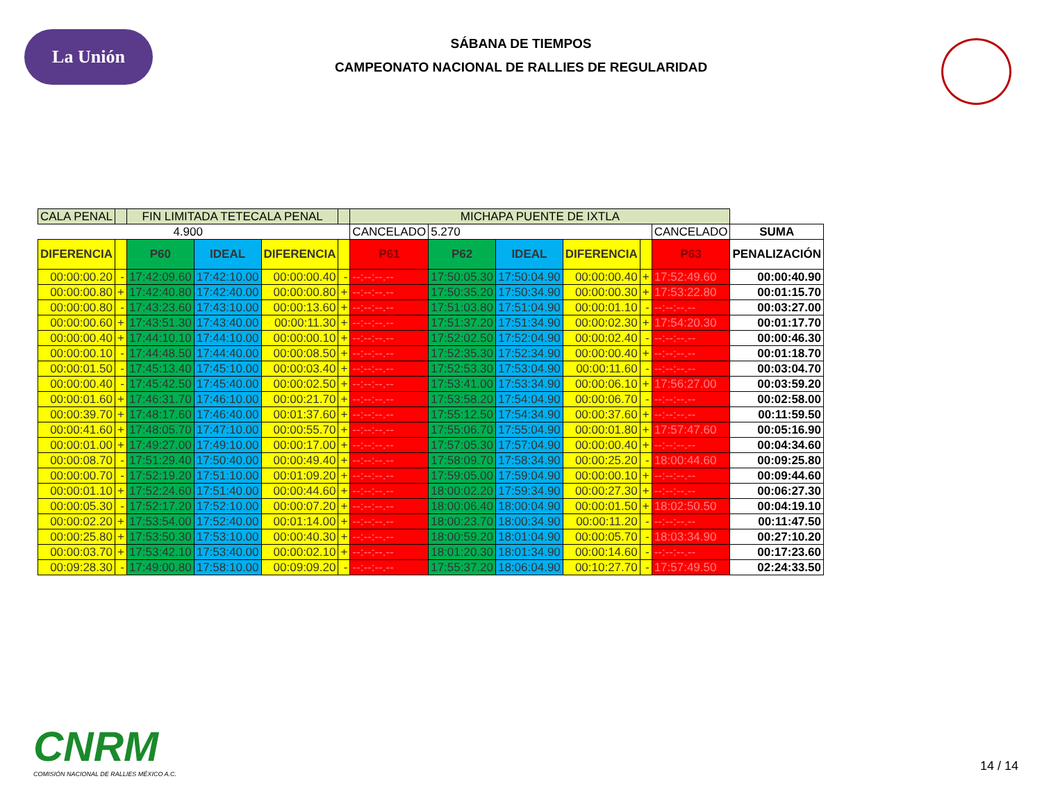La Unión
SÁBANA DE TIEMPOS
CAMPEONATO NACIONAL DE RALLIES DE REGULARIDAD
| CALA PENAL | | FIN LIMITADA TETECALA PENAL | | | | MICHAPA PUENTE DE IXTLA | | | | | | |
| 4.900 | | | | | | CANCELADO | 5.270 | | | | CANCELADO | SUMA |
| DIFERENCIA | | P60 | IDEAL | DIFERENCIA | | P61 | P62 | IDEAL | DIFERENCIA | | P63 | PENALIZACIÓN |
| 00:00:00.20 | - | 17:42:09.60 | 17:42:10.00 | 00:00:00.40 | - | --:--:--.-- | 17:50:05.30 | 17:50:04.90 | 00:00:00.40 | + | 17:52:49.60 | 00:00:40.90 |
| 00:00:00.80 | + | 17:42:40.80 | 17:42:40.00 | 00:00:00.80 | + | --:--:--.-- | 17:50:35.20 | 17:50:34.90 | 00:00:00.30 | + | 17:53:22.80 | 00:01:15.70 |
| 00:00:00.80 | - | 17:43:23.60 | 17:43:10.00 | 00:00:13.60 | + | --:--:--.-- | 17:51:03.80 | 17:51:04.90 | 00:00:01.10 | - | --:--:--.-- | 00:03:27.00 |
| 00:00:00.60 | + | 17:43:51.30 | 17:43:40.00 | 00:00:11.30 | + | --:--:--.-- | 17:51:37.20 | 17:51:34.90 | 00:00:02.30 | + | 17:54:20.30 | 00:01:17.70 |
| 00:00:00.40 | + | 17:44:10.10 | 17:44:10.00 | 00:00:00.10 | + | --:--:--.-- | 17:52:02.50 | 17:52:04.90 | 00:00:02.40 | - | --:--:--.-- | 00:00:46.30 |
| 00:00:00.10 | - | 17:44:48.50 | 17:44:40.00 | 00:00:08.50 | + | --:--:--.-- | 17:52:35.30 | 17:52:34.90 | 00:00:00.40 | + | --:--:--.-- | 00:01:18.70 |
| 00:00:01.50 | - | 17:45:13.40 | 17:45:10.00 | 00:00:03.40 | + | --:--:--.-- | 17:52:53.30 | 17:53:04.90 | 00:00:11.60 | - | --:--:--.-- | 00:03:04.70 |
| 00:00:00.40 | - | 17:45:42.50 | 17:45:40.00 | 00:00:02.50 | + | --:--:--.-- | 17:53:41.00 | 17:53:34.90 | 00:00:06.10 | + | 17:56:27.00 | 00:03:59.20 |
| 00:00:01.60 | + | 17:46:31.70 | 17:46:10.00 | 00:00:21.70 | + | --:--:--.-- | 17:53:58.20 | 17:54:04.90 | 00:00:06.70 | - | --:--:--.-- | 00:02:58.00 |
| 00:00:39.70 | + | 17:48:17.60 | 17:46:40.00 | 00:01:37.60 | + | --:--:--.-- | 17:55:12.50 | 17:54:34.90 | 00:00:37.60 | + | --:--:--.-- | 00:11:59.50 |
| 00:00:41.60 | + | 17:48:05.70 | 17:47:10.00 | 00:00:55.70 | + | --:--:--.-- | 17:55:06.70 | 17:55:04.90 | 00:00:01.80 | + | 17:57:47.60 | 00:05:16.90 |
| 00:00:01.00 | + | 17:49:27.00 | 17:49:10.00 | 00:00:17.00 | + | --:--:--.-- | 17:57:05.30 | 17:57:04.90 | 00:00:00.40 | + | --:--:--.-- | 00:04:34.60 |
| 00:00:08.70 | - | 17:51:29.40 | 17:50:40.00 | 00:00:49.40 | + | --:--:--.-- | 17:58:09.70 | 17:58:34.90 | 00:00:25.20 | - | 18:00:44.60 | 00:09:25.80 |
| 00:00:00.70 | - | 17:52:19.20 | 17:51:10.00 | 00:01:09.20 | + | --:--:--.-- | 17:59:05.00 | 17:59:04.90 | 00:00:00.10 | + | --:--:--.-- | 00:09:44.60 |
| 00:00:01.10 | + | 17:52:24.60 | 17:51:40.00 | 00:00:44.60 | + | --:--:--.-- | 18:00:02.20 | 17:59:34.90 | 00:00:27.30 | + | --:--:--.-- | 00:06:27.30 |
| 00:00:05.30 | - | 17:52:17.20 | 17:52:10.00 | 00:00:07.20 | + | --:--:--.-- | 18:00:06.40 | 18:00:04.90 | 00:00:01.50 | + | 18:02:50.50 | 00:04:19.10 |
| 00:00:02.20 | + | 17:53:54.00 | 17:52:40.00 | 00:01:14.00 | + | --:--:--.-- | 18:00:23.70 | 18:00:34.90 | 00:00:11.20 | - | --:--:--.-- | 00:11:47.50 |
| 00:00:25.80 | + | 17:53:50.30 | 17:53:10.00 | 00:00:40.30 | + | --:--:--.-- | 18:00:59.20 | 18:01:04.90 | 00:00:05.70 | - | 18:03:34.90 | 00:27:10.20 |
| 00:00:03.70 | + | 17:53:42.10 | 17:53:40.00 | 00:00:02.10 | + | --:--:--.-- | 18:01:20.30 | 18:01:34.90 | 00:00:14.60 | - | --:--:--.-- | 00:17:23.60 |
| 00:09:28.30 | - | 17:49:00.80 | 17:58:10.00 | 00:09:09.20 | - | --:--:--.-- | 17:55:37.20 | 18:06:04.90 | 00:10:27.70 | - | 17:57:49.50 | 02:24:33.50 |
CNRM
COMISIÓN NACIONAL DE RALLIES MÉXICO A.C.
14 / 14